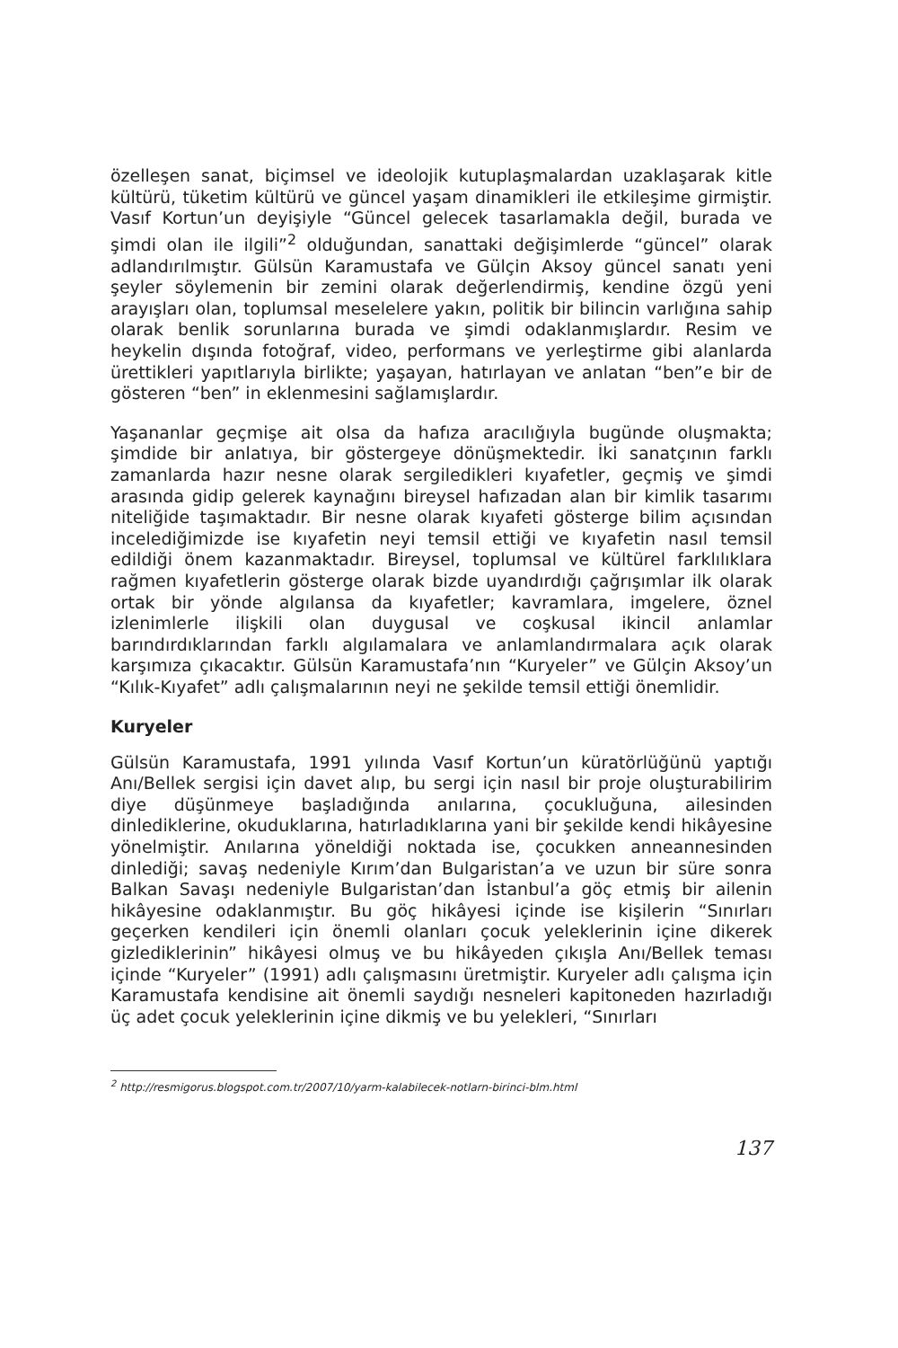özelleşen sanat, biçimsel ve ideolojik kutuplaşmalardan uzaklaşarak kitle kültürü, tüketim kültürü ve güncel yaşam dinamikleri ile etkileşime girmiştir. Vasıf Kortun’un deyişiyle “Güncel gelecek tasarlamakla değil, burada ve şimdi olan ile ilgili”<sup>2</sup> olduğundan, sanattaki değişimlerde “güncel” olarak adlandırılmıştır. Gülsün Karamustafa ve Gülçin Aksoy güncel sanatı yeni şeyler söylemenin bir zemini olarak değerlendirmiş, kendine özgü yeni arayışları olan, toplumsal meselelere yakın, politik bir bilincin varlığına sahip olarak benlik sorunlarına burada ve şimdi odaklanmışlardır. Resim ve heykelin dışında fotoğraf, video, performans ve yerleştirme gibi alanlarda ürettikleri yapıtlarıyla birlikte; yaşayan, hatırlayan ve anlatan “ben”e bir de gösteren “ben” in eklenmesini sağlamışlardır.
Yaşananlar geçmişe ait olsa da hafıza aracılığıyla bugünde oluşmakta; şimdide bir anlatıya, bir göstergeye dönüşmektedir. İki sanatçının farklı zamanlarda hazır nesne olarak sergiledikleri kıyafetler, geçmiş ve şimdi arasında gidip gelerek kaynağını bireysel hafızadan alan bir kimlik tasarımı niteliğide taşımaktadır. Bir nesne olarak kıyafeti gösterge bilim açısından incelediğimizde ise kıyafetin neyi temsil ettiği ve kıyafetin nasıl temsil edildiği önem kazanmaktadır. Bireysel, toplumsal ve kültürel farklılıklara rağmen kıyafetlerin gösterge olarak bizde uyandırdığı çağrışımlar ilk olarak ortak bir yönde algılansa da kıyafetler; kavramlara, imgelere, öznel izlenimlerle ilişkili olan duygusal ve coşkusal ikincil anlamlar barındırdıklarından farklı algılamalara ve anlamlandırmalara açık olarak karşımıza çıkacaktır. Gülsün Karamustafa’nın “Kuryeler” ve Gülçin Aksoy’un “Kılık-Kıyafet” adlı çalışmalarının neyi ne şekilde temsil ettiği önemlidir.
Kuryeler
Gülsün Karamustafa, 1991 yılında Vasıf Kortun’un küratörlüğünü yaptığı Anı/Bellek sergisi için davet alıp, bu sergi için nasıl bir proje oluşturabilirim diye düşünmeye başladığında anılarına, çocukluğuna, ailesinden dinlediklerine, okuduklarına, hatırladıklarına yani bir şekilde kendi hikâyesine yönelmiştir. Anılarına yöneldiği noktada ise, çocukken anneannesinden dinlediği; savaş nedeniyle Kırım’dan Bulgaristan’a ve uzun bir süre sonra Balkan Savaşı nedeniyle Bulgaristan’dan İstanbul’a göç etmiş bir ailenin hikâyesine odaklanmıştır. Bu göç hikâyesi içinde ise kişilerin “Sınırları geçerken kendileri için önemli olanları çocuk yeleklerinin içine dikerek gizlediklerinin” hikâyesi olmuş ve bu hikâyeden çıkışla Anı/Bellek teması içinde “Kuryeler” (1991) adlı çalışmasını üretmiştir. Kuryeler adlı çalışma için Karamustafa kendisine ait önemli saydığı nesneleri kapitoneden hazırladığı üç adet çocuk yeleklerinin içine dikmiş ve bu yelekleri, “Sınırları
<sup>2</sup> http://resmigorus.blogspot.com.tr/2007/10/yarm-kalabilecek-notlarn-birinci-blm.html
137